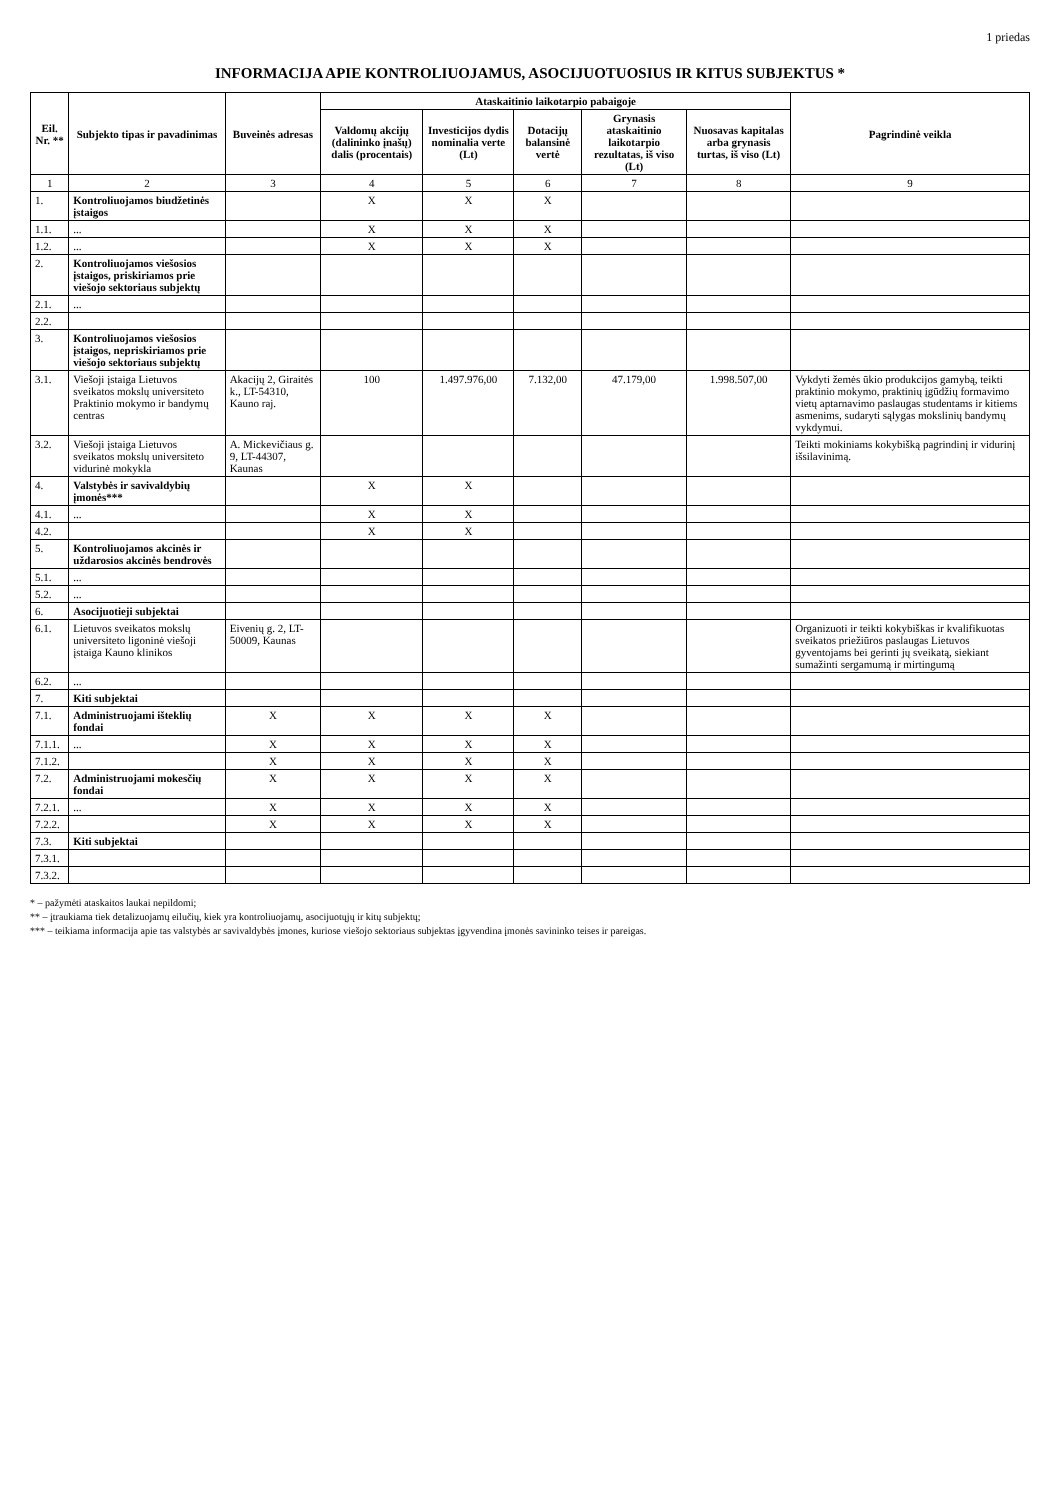1 priedas
INFORMACIJA APIE KONTROLIUOJAMUS, ASOCIJUOTUOSIUS IR KITUS SUBJEKTUS *
| Eil. Nr. ** | Subjekto tipas ir pavadinimas | Buveinės adresas | Ataskaitinio laikotarpio pabaigoje | | | | | Pagrindinė veikla |
| --- | --- | --- | --- | --- | --- | --- | --- | --- |
| | | | Valdomų akcijų (dalininko įnašų) dalis (procentais) | Investicijos dydis nominalia verte (Lt) | Dotacijų balansinė vertė | Grynasis ataskaitinio laikotarpio rezultatas, iš viso (Lt) | Nuosavas kapitalas arba grynasis turtas, iš viso (Lt) | |
| 1 | 2 | 3 | 4 | 5 | 6 | 7 | 8 | 9 |
| 1. | Kontroliuojamos biudžetinės įstaigos | | X | X | X | | | |
| 1.1. | ... | | X | X | X | | | |
| 1.2. | ... | | X | X | X | | | |
| 2. | Kontroliuojamos viešosios įstaigos, priskiriamos prie viešojo sektoriaus subjektų | | | | | | | |
| 2.1. | ... | | | | | | | |
| 2.2. | | | | | | | | |
| 3. | Kontroliuojamos viešosios įstaigos, nepriskiriamos prie viešojo sektoriaus subjektų | | | | | | | |
| 3.1. | Viešoji įstaiga Lietuvos sveikatos mokslų universiteto Praktinio mokymo ir bandymų centras | Akacijų 2, Giraitės k., LT-54310, Kauno raj. | 100 | 1.497.976,00 | 7.132,00 | 47.179,00 | 1.998.507,00 | Vykdyti žemės ūkio produkcijos gamybą, teikti praktinio mokymo, praktinių įgūdžių formavimo vietų aptarnavimo paslaugas studentams ir kitiems asmenims, sudaryti sąlygas mokslinių bandymų vykdymui. |
| 3.2. | Viešoji įstaiga Lietuvos sveikatos mokslų universiteto vidurinė mokykla | A. Mickevičiaus g. 9, LT-44307, Kaunas | | | | | | Teikti mokiniams kokybišką pagrindinį ir vidurinį išsilavinimą. |
| 4. | Valstybės ir savivaldybių įmonės*** | | X | X | | | | |
| 4.1. | ... | | X | X | | | | |
| 4.2. | | | X | X | | | | |
| 5. | Kontroliuojamos akcinės ir uždarosios akcinės bendrovės | | | | | | | |
| 5.1. | ... | | | | | | | |
| 5.2. | ... | | | | | | | |
| 6. | Asocijuotieji subjektai | | | | | | | |
| 6.1. | Lietuvos sveikatos mokslų universiteto ligoninė viešoji įstaiga Kauno klinikos | Eivenių g. 2, LT-50009, Kaunas | | | | | | Organizuoti ir teikti kokybiškas ir kvalifikuotas sveikatos priežiūros paslaugas Lietuvos gyventojams bei gerinti jų sveikatą, siekiant sumažinti sergamumą ir mirtingumą |
| 6.2. | ... | | | | | | | |
| 7. | Kiti subjektai | | | | | | | |
| 7.1. | Administruojami išteklių fondai | X | X | X | X | | | |
| 7.1.1. | ... | X | X | X | X | | | |
| 7.1.2. | | X | X | X | X | | | |
| 7.2. | Administruojami mokesčių fondai | X | X | X | X | | | |
| 7.2.1. | ... | X | X | X | X | | | |
| 7.2.2. | | X | X | X | X | | | |
| 7.3. | Kiti subjektai | | | | | | | |
| 7.3.1. | | | | | | | | |
| 7.3.2. | | | | | | | | |
* – pažymėti ataskaitos laukai nepildomi;
** – įtraukiama tiek detalizuojamų eilučių, kiek yra kontroliuojamų, asocijuotųjų ir kitų subjektų;
*** – teikiama informacija apie tas valstybės ar savivaldybės įmones, kuriose viešojo sektoriaus subjektas įgyvendina įmonės savininko teises ir pareigas.